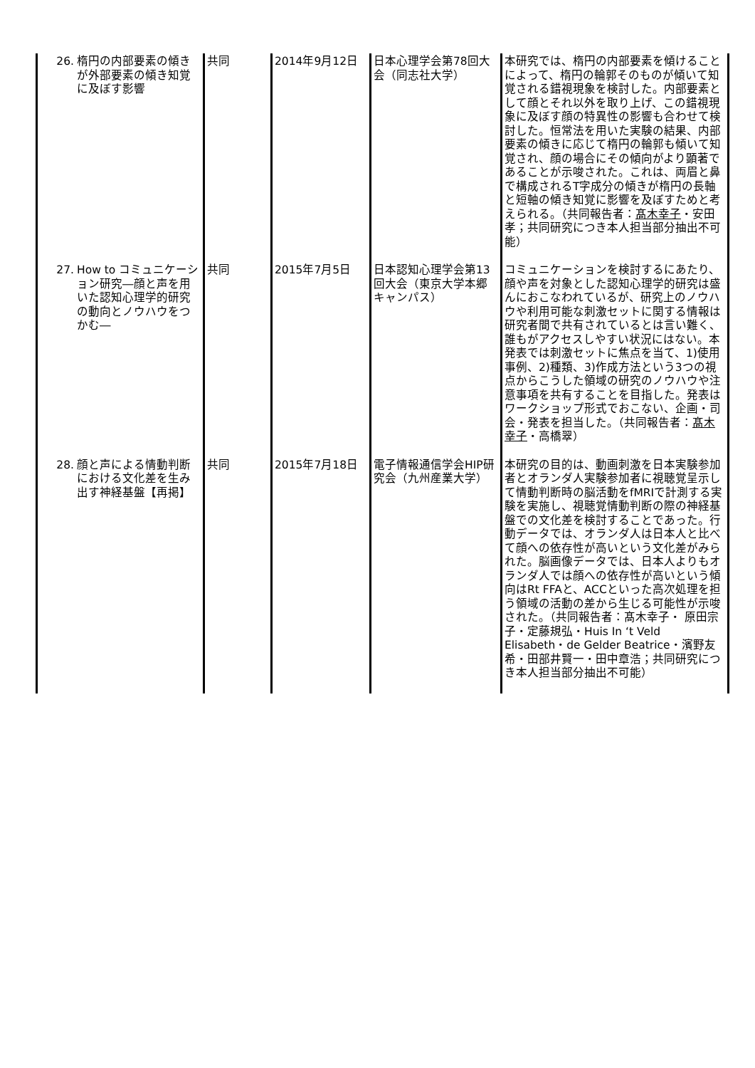| 26. 楕円の内部要素の傾きが外部要素の傾き知覚に及ぼす影響 | 共同 | 2014年9月12日 | 日本心理学会第78回大会（同志社大学） | 本研究では、楕円の内部要素を傾けることによって、楕円の輪郭そのものが傾いて知覚される錯視現象を検討した。内部要素として顔とそれ以外を取り上げ、この錯視現象に及ぼす顔の特異性の影響も合わせて検討した。恒常法を用いた実験の結果、内部要素の傾きに応じて楕円の輪郭も傾いて知覚され、顔の場合にその傾向がより顕著であることが示唆された。これは、両眉と鼻で構成されるT字成分の傾きが楕円の長軸と短軸の傾き知覚に影響を及ぼすためと考えられる。（共同報告者： 髙木幸子 ・安田孝；共同研究につき本人担当部分抽出不可能） |
| 27. How to コミュニケーション研究―顔と声を用いた認知心理学的研究の動向とノウハウをつかむ― | 共同 | 2015年7月5日 | 日本認知心理学会第13回大会（東京大学本郷キャンパス） | コミュニケーションを検討するにあたり、顔や声を対象とした認知心理学的研究は盛んにおこなわれているが、研究上のノウハウや利用可能な刺激セットに関する情報は研究者間で共有されているとは言い難く、誰もがアクセスしやすい状況にはない。本発表では刺激セットに焦点を当て、1)使用事例、2)種類、3)作成方法という3つの視点からこうした領域の研究のノウハウや注意事項を共有することを目指した。発表はワークショップ形式でおこない、企画・司会・発表を担当した。（共同報告者： 髙木幸子 ・高橋翠） |
| 28. 顔と声による情動判断における文化差を生み出す神経基盤【再掲】 | 共同 | 2015年7月18日 | 電子情報通信学会HIP研究会（九州産業大学） | 本研究の目的は、動画刺激を日本実験参加者とオランダ人実験参加者に視聴覚呈示して情動判断時の脳活動をfMRIで計測する実験を実施し、視聴覚情動判断の際の神経基盤での文化差を検討することであった。行動データでは、オランダ人は日本人と比べて顔への依存性が高いという文化差がみられた。脳画像データでは、日本人よりもオランダ人では顔への依存性が高いという傾向はRt FFAと、ACCといった高次処理を担う領域の活動の差から生じる可能性が示唆された。（共同報告者：髙木幸子・ 原田宗子・定藤規弘・Huis In ‘t Veld Elisabeth・de Gelder Beatrice・濱野友希・田部井賢一・田中章浩；共同研究につき本人担当部分抽出不可能） |